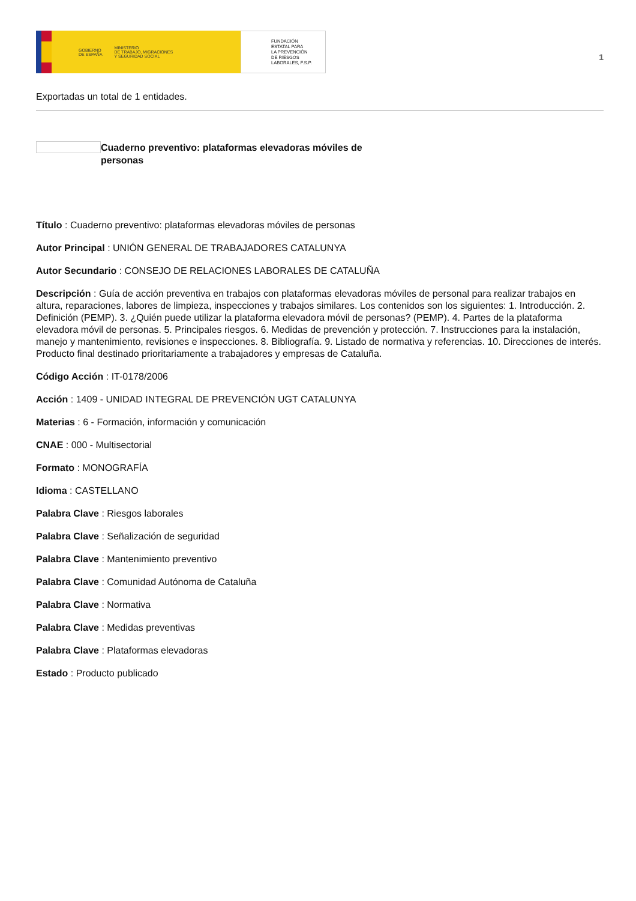GOBIERNO
DE ESPAÑA MINISTERIO
DE TRABAJO, MIGRACIONES
Y SEGURIDAD SOCIAL
FUNDACIÓN
ESTATAL PARA
LA PREVENCIÓN
DE RIESGOS
LABORALES, F.S.P.
1
Exportadas un total de 1 entidades.
Cuaderno preventivo: plataformas elevadoras móviles de personas
Título : Cuaderno preventivo: plataformas elevadoras móviles de personas
Autor Principal : UNIÓN GENERAL DE TRABAJADORES CATALUNYA
Autor Secundario : CONSEJO DE RELACIONES LABORALES DE CATALUÑA
Descripción : Guía de acción preventiva en trabajos con plataformas elevadoras móviles de personal para realizar trabajos en altura, reparaciones, labores de limpieza, inspecciones y trabajos similares. Los contenidos son los siguientes: 1. Introducción. 2. Definición (PEMP). 3. ¿Quién puede utilizar la plataforma elevadora móvil de personas? (PEMP). 4. Partes de la plataforma elevadora móvil de personas. 5. Principales riesgos. 6. Medidas de prevención y protección. 7. Instrucciones para la instalación, manejo y mantenimiento, revisiones e inspecciones. 8. Bibliografía. 9. Listado de normativa y referencias. 10. Direcciones de interés. Producto final destinado prioritariamente a trabajadores y empresas de Cataluña.
Código Acción : IT-0178/2006
Acción : 1409 - UNIDAD INTEGRAL DE PREVENCIÓN UGT CATALUNYA
Materias : 6 - Formación, información y comunicación
CNAE : 000 - Multisectorial
Formato : MONOGRAFÍA
Idioma : CASTELLANO
Palabra Clave : Riesgos laborales
Palabra Clave : Señalización de seguridad
Palabra Clave : Mantenimiento preventivo
Palabra Clave : Comunidad Autónoma de Cataluña
Palabra Clave : Normativa
Palabra Clave : Medidas preventivas
Palabra Clave : Plataformas elevadoras
Estado : Producto publicado